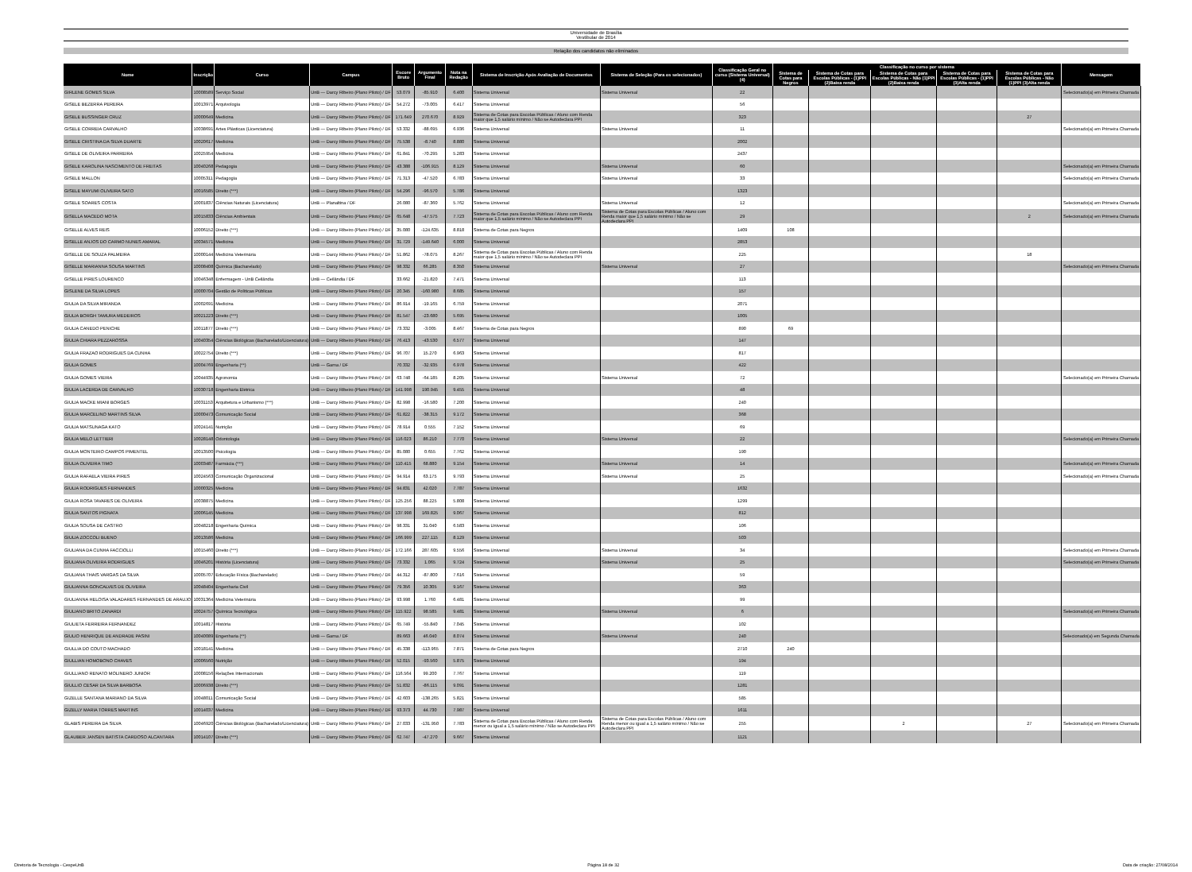Universidade de Brasília
Vestibular de 2014
Relação dos candidatos não eliminados
| Nome | Inscrição | Curso | Campus | Escore Bruto | Argumento Final | Nota na Redação | Sistema de Inscrição Após Avaliação de Documentos | Sistema de Seleção (Para os selecionados) | Classificação Geral no curso (Sistema Universal) (4) | Classificação no curso por sistema | | | | | Mensagem |
| --- | --- | --- | --- | --- | --- | --- | --- | --- | --- | --- | --- | --- | --- | --- | --- |
| | | | | | | | | | | Sistema de Cotas para Negros | Sistema de Cotas para Escolas Públicas - (1)PPI (2)Baixa renda | Sistema de Cotas para Escolas Públicas - Não (1)PPI (2)Baixa renda | Sistema de Cotas para Escolas Públicas - (1)PPI (3)Alta renda | Sistema de Cotas para Escolas Públicas - Não (1)PPI (3)Alta renda | |
| GIRLENE GOMES SILVA | 10008589 | Serviço Social | UnB — Darcy Ribeiro (Plano Piloto) / DF | 53.079 | -85.910 | 6.400 | Sistema Universal | Sistema Universal | 22 | | | | | | Selecionado(a) em Primeira Chamada |
| GISELE BEZERRA PEREIRA | 10013971 | Arquivologia | UnB — Darcy Ribeiro (Plano Piloto) / DF | 54.272 | -73.005 | 6.417 | Sistema Universal | | 56 | | | | | | |
| GISELE BUSSINGER CRUZ | 10000649 | Medicina | UnB — Darcy Ribeiro (Plano Piloto) / DF | 171.649 | 270.670 | 8.929 | Sistema de Cotas para Escolas Públicas / Aluno com Renda maior que 1,5 salário mínimo / Não se Autodeclara PPI | | 323 | | | | | 27 | |
| GISELE CORREIA CARVALHO | 10038691 | Artes Plásticas (Licenciatura) | UnB — Darcy Ribeiro (Plano Piloto) / DF | 53.332 | -88.695 | 6.936 | Sistema Universal | Sistema Universal | 11 | | | | | | Selecionado(a) em Primeira Chamada |
| GISELE CRISTINA DA SILVA DUARTE | 10020617 | Medicina | UnB — Darcy Ribeiro (Plano Piloto) / DF | 75.538 | -8.740 | 8.880 | Sistema Universal | | 2002 | | | | | | |
| GISELE DE OLIVEIRA PARREIRA | 10025954 | Medicina | UnB — Darcy Ribeiro (Plano Piloto) / DF | 61.841 | -70.295 | 5.283 | Sistema Universal | | 2437 | | | | | | |
| GISELE KAROLINA NASCIMENTO DE FREITAS | 10040268 | Pedagogia | UnB — Darcy Ribeiro (Plano Piloto) / DF | 43.388 | -106.915 | 8.129 | Sistema Universal | Sistema Universal | 60 | | | | | | Selecionado(a) em Primeira Chamada |
| GISELE MALLON | 10005311 | Pedagogia | UnB — Darcy Ribeiro (Plano Piloto) / DF | 71.313 | -47.520 | 6.783 | Sistema Universal | Sistema Universal | 33 | | | | | | Selecionado(a) em Primeira Chamada |
| GISELE MAYUMI OLIVEIRA SATO | 10016585 | Direito (***) | UnB — Darcy Ribeiro (Plano Piloto) / DF | 54.296 | -96.570 | 5.786 | Sistema Universal | | 1323 | | | | | | |
| GISELE SOARES COSTA | 10001837 | Ciências Naturais (Licenciatura) | UnB — Planaltina / DF | 26.080 | -87.360 | 5.762 | Sistema Universal | Sistema Universal | 12 | | | | | | Selecionado(a) em Primeira Chamada |
| GISELLA MACEDO MOTA | 10015833 | Ciências Ambientais | UnB — Darcy Ribeiro (Plano Piloto) / DF | 65.648 | -47.575 | 7.723 | Sistema de Cotas para Escolas Públicas / Aluno com Renda maior que 1,5 salário mínimo / Não se Autodeclara PPI | Sistema de Cotas para Escolas Públicas / Aluno com Renda maior que 1,5 salário mínimo / Não se Autodeclara PPI | 29 | | | | | 2 | Selecionado(a) em Primeira Chamada |
| GISELLE ALVES REIS | 10006152 | Direito (***) | UnB — Darcy Ribeiro (Plano Piloto) / DF | 35.080 | -124.635 | 8.818 | Sistema de Cotas para Negros | | 1409 | 108 | | | | | |
| GISELLE ANJOS DO CARMO NUNES AMARAL | 10034571 | Medicina | UnB — Darcy Ribeiro (Plano Piloto) / DF | 31.729 | -149.640 | 6.000 | Sistema Universal | | 2853 | | | | | | |
| GISELLE DE SOUZA PALMEIRA | 10000144 | Medicina Veterinária | UnB — Darcy Ribeiro (Plano Piloto) / DF | 51.862 | -78.075 | 8.267 | Sistema de Cotas para Escolas Públicas / Aluno com Renda maior que 1,5 salário mínimo / Não se Autodeclara PPI | | 225 | | | | | 18 | |
| GISELLE MARIANNA SOUSA MARTINS | 10008408 | Química (Bacharelado) | UnB — Darcy Ribeiro (Plano Piloto) / DF | 98.332 | 66.285 | 8.350 | Sistema Universal | Sistema Universal | 27 | | | | | | Selecionado(a) em Primeira Chamada |
| GISELLE PIRES LOURENCO | 10046348 | Enfermagem - UnB Ceilândia | UnB — Ceilândia / DF | 33.662 | -21.820 | 7.471 | Sistema Universal | | 113 | | | | | | |
| GISLENE DA SILVA LOPES | 10000704 | Gestão de Políticas Públicas | UnB — Darcy Ribeiro (Plano Piloto) / DF | 20.345 | -160.980 | 8.685 | Sistema Universal | | 157 | | | | | | |
| GIULIA DA SILVA MIRANDA | 10002691 | Medicina | UnB — Darcy Ribeiro (Plano Piloto) / DF | 86.914 | -19.165 | 6.759 | Sistema Universal | | 2071 | | | | | | |
| GIULIA BORGH TAMURA MEDEIROS | 10021223 | Direito (***) | UnB — Darcy Ribeiro (Plano Piloto) / DF | 81.547 | -23.680 | 5.695 | Sistema Universal | | 1005 | | | | | | |
| GIULIA CANEDO PENICHE | 10011877 | Direito (***) | UnB — Darcy Ribeiro (Plano Piloto) / DF | 73.332 | -3.005 | 8.467 | Sistema de Cotas para Negros | | 890 | 69 | | | | | |
| GIULIA CHIARA PEZZAROSSA | 10040354 | Ciências Biológicas (Bacharelado/Licenciatura) | UnB — Darcy Ribeiro (Plano Piloto) / DF | 76.413 | -43.530 | 6.577 | Sistema Universal | | 147 | | | | | | |
| GIULIA FRAZAO RODRIGUES DA CUNHA | 10022754 | Direito (***) | UnB — Darcy Ribeiro (Plano Piloto) / DF | 96.707 | 15.270 | 6.963 | Sistema Universal | | 817 | | | | | | |
| GIULIA GOMES | 10004769 | Engenharia (**) | UnB — Gama / DF | 70.332 | -32.935 | 6.978 | Sistema Universal | | 422 | | | | | | |
| GIULIA GOMES VIEIRA | 10044935 | Agronomia | UnB — Darcy Ribeiro (Plano Piloto) / DF | 63.748 | -64.185 | 8.205 | Sistema Universal | Sistema Universal | 72 | | | | | | Selecionado(a) em Primeira Chamada |
| GIULIA LACERDA DE CARVALHO | 10030718 | Engenharia Elétrica | UnB — Darcy Ribeiro (Plano Piloto) / DF | 141.998 | 190.945 | 9.455 | Sistema Universal | | 48 | | | | | | |
| GIULIA MACKE MIANI BORGES | 10031153 | Arquitetura e Urbanismo (***) | UnB — Darcy Ribeiro (Plano Piloto) / DF | 82.998 | -16.580 | 7.200 | Sistema Universal | | 240 | | | | | | |
| GIULIA MARCELINO MARTINS SILVA | 10000473 | Comunicação Social | UnB — Darcy Ribeiro (Plano Piloto) / DF | 61.822 | -38.315 | 9.172 | Sistema Universal | | 368 | | | | | | |
| GIULIA MATSUNAGA KATO | 10024141 | Nutrição | UnB — Darcy Ribeiro (Plano Piloto) / DF | 78.914 | 0.555 | 7.152 | Sistema Universal | | 69 | | | | | | |
| GIULIA MELO LETTIERI | 10028148 | Odontologia | UnB — Darcy Ribeiro (Plano Piloto) / DF | 116.023 | 86.210 | 7.770 | Sistema Universal | Sistema Universal | 22 | | | | | | Selecionado(a) em Primeira Chamada |
| GIULIA MONTEIRO CAMPOS PIMENTEL | 10013500 | Psicologia | UnB — Darcy Ribeiro (Plano Piloto) / DF | 85.080 | 0.655 | 7.762 | Sistema Universal | | 190 | | | | | | |
| GIULIA OLIVEIRA TIMO | 10003487 | Farmácia (***) | UnB — Darcy Ribeiro (Plano Piloto) / DF | 110.415 | 68.880 | 9.154 | Sistema Universal | Sistema Universal | 14 | | | | | | Selecionado(a) em Primeira Chamada |
| GIULIA RAFAELA VIEIRA PIRES | 10024563 | Comunicação Organizacional | UnB — Darcy Ribeiro (Plano Piloto) / DF | 94.914 | 63.175 | 9.793 | Sistema Universal | Sistema Universal | 25 | | | | | | Selecionado(a) em Primeira Chamada |
| GIULIA RODRIGUES FERNANDES | 10000325 | Medicina | UnB — Darcy Ribeiro (Plano Piloto) / DF | 94.831 | 42.020 | 7.787 | Sistema Universal | | 1632 | | | | | | |
| GIULIA ROSA TAVARES DE OLIVEIRA | 10038875 | Medicina | UnB — Darcy Ribeiro (Plano Piloto) / DF | 125.256 | 88.225 | 5.808 | Sistema Universal | | 1299 | | | | | | |
| GIULIA SANTOS PIGNATA | 10006145 | Medicina | UnB — Darcy Ribeiro (Plano Piloto) / DF | 137.998 | 169.825 | 9.067 | Sistema Universal | | 812 | | | | | | |
| GIULIA SOUSA DE CASTRO | 10048218 | Engenharia Química | UnB — Darcy Ribeiro (Plano Piloto) / DF | 98.331 | 31.040 | 6.583 | Sistema Universal | | 106 | | | | | | |
| GIULIA ZOCCOLI BUENO | 10013586 | Medicina | UnB — Darcy Ribeiro (Plano Piloto) / DF | 166.999 | 227.115 | 8.129 | Sistema Universal | | 503 | | | | | | |
| GIULIANA DA CUNHA FACCIOLLI | 10015460 | Direito (***) | UnB — Darcy Ribeiro (Plano Piloto) / DF | 172.166 | 287.605 | 9.556 | Sistema Universal | Sistema Universal | 34 | | | | | | Selecionado(a) em Primeira Chamada |
| GIULIANA OLIVEIRA RODRIGUES | 10046201 | História (Licenciatura) | UnB — Darcy Ribeiro (Plano Piloto) / DF | 73.332 | 1.065 | 9.724 | Sistema Universal | Sistema Universal | 25 | | | | | | Selecionado(a) em Primeira Chamada |
| GIULIANA THAIS VARGAS DA SILVA | 10005707 | Educação Física (Bacharelado) | UnB — Darcy Ribeiro (Plano Piloto) / DF | 44.312 | -87.800 | 7.616 | Sistema Universal | | 59 | | | | | | |
| GIULIANNA GONCALVES DE OLIVEIRA | 10048404 | Engenharia Civil | UnB — Darcy Ribeiro (Plano Piloto) / DF | 79.356 | 10.305 | 9.167 | Sistema Universal | | 363 | | | | | | |
| GIULIANNA HELOISA VALADARES FERNANDES DE ARAUJO | 10031364 | Medicina Veterinária | UnB — Darcy Ribeiro (Plano Piloto) / DF | 93.998 | 1.760 | 6.481 | Sistema Universal | | 99 | | | | | | |
| GIULIANO BRITO ZANARDI | 10024757 | Química Tecnológica | UnB — Darcy Ribeiro (Plano Piloto) / DF | 115.922 | 98.585 | 9.481 | Sistema Universal | Sistema Universal | 6 | | | | | | Selecionado(a) em Primeira Chamada |
| GIULIETA FERREIRA FERNANDEZ | 10014817 | História | UnB — Darcy Ribeiro (Plano Piloto) / DF | 65.749 | -55.840 | 7.045 | Sistema Universal | | 102 | | | | | | |
| GIULIO HENRIQUE DE ANDRADE PASINI | 10040089 | Engenharia (**) | UnB — Gama / DF | 89.663 | 46.040 | 8.074 | Sistema Universal | Sistema Universal | 240 | | | | | | Selecionado(a) em Segunda Chamada |
| GIULLIA DO COUTO MACHADO | 10018141 | Medicina | UnB — Darcy Ribeiro (Plano Piloto) / DF | 45.338 | -113.965 | 7.871 | Sistema de Cotas para Negros | | 2710 | 240 | | | | | |
| GIULLIAN HOMOBONO CHAVES | 10006560 | Nutrição | UnB — Darcy Ribeiro (Plano Piloto) / DF | 52.015 | -93.560 | 5.875 | Sistema Universal | | 194 | | | | | | |
| GIULLIANO RENATO MOLINERO JUNIOR | 10008156 | Relações Internacionais | UnB — Darcy Ribeiro (Plano Piloto) / DF | 116.564 | 99.200 | 7.767 | Sistema Universal | | 119 | | | | | | |
| GIULLIO CESAR DA SILVA BARBOSA | 10006938 | Direito (***) | UnB — Darcy Ribeiro (Plano Piloto) / DF | 51.832 | -86.115 | 9.091 | Sistema Universal | | 1281 | | | | | | |
| GIZELLE SANTANA MARIANO DA SILVA | 10048011 | Comunicação Social | UnB — Darcy Ribeiro (Plano Piloto) / DF | 42.603 | -138.265 | 5.821 | Sistema Universal | | 585 | | | | | | |
| GIZELLY MARIA TORRES MARTINS | 10014037 | Medicina | UnB — Darcy Ribeiro (Plano Piloto) / DF | 93.373 | 44.730 | 7.987 | Sistema Universal | | 1611 | | | | | | |
| GLABIS PEREIRA DA SILVA | 10046920 | Ciências Biológicas (Bacharelado/Licenciatura) | UnB — Darcy Ribeiro (Plano Piloto) / DF | 27.033 | -131.950 | 7.783 | Sistema de Cotas para Escolas Públicas / Aluno com Renda menor ou igual a 1,5 salário mínimo / Não se Autodeclara PPI | Sistema de Cotas para Escolas Públicas / Aluno com Renda menor ou igual a 1,5 salário mínimo / Não se Autodeclara PPI | 255 | | | 2 | | 27 | Selecionado(a) em Primeira Chamada |
| GLAUBER JANSEN BATISTA CARDOSO ALCANTARA | 10014107 | Direito (***) | UnB — Darcy Ribeiro (Plano Piloto) / DF | 62.747 | -47.270 | 9.667 | Sistema Universal | | 1121 | | | | | | |
Diretoria de Tecnologia - CespeUnB Página 18 de 32 Data de criação: 27/08/2014